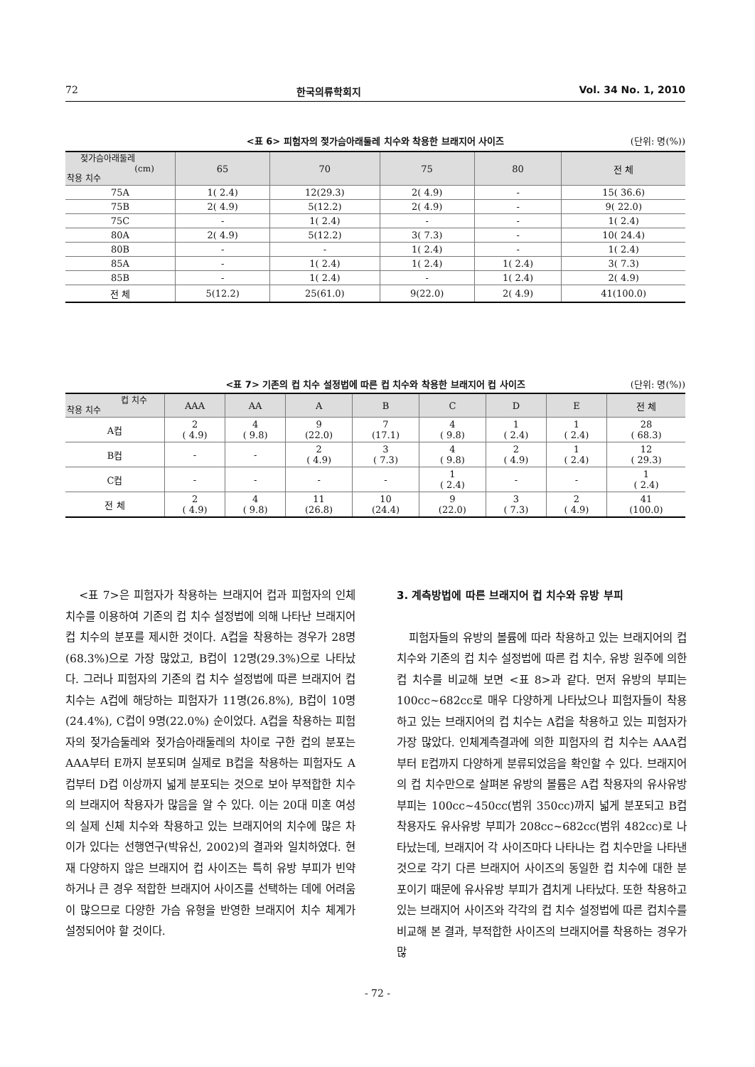72 한국의류학회지 Vol. 34 No. 1, 2010
<표 6> 피험자의 젖가슴아래둘레 치수와 착용한 브래지어 사이즈 (단위: 명(%))
| 젖가슴아래둘레 (cm) 착용 치수 | 65 | 70 | 75 | 80 | 전 체 |
| --- | --- | --- | --- | --- | --- |
| 75A | 1( 2.4) | 12(29.3) | 2( 4.9) | - | 15( 36.6) |
| 75B | 2( 4.9) | 5(12.2) | 2( 4.9) | - | 9( 22.0) |
| 75C | - | 1( 2.4) | - | - | 1( 2.4) |
| 80A | 2( 4.9) | 5(12.2) | 3( 7.3) | - | 10( 24.4) |
| 80B | - | - | 1( 2.4) | - | 1( 2.4) |
| 85A | - | 1( 2.4) | 1( 2.4) | 1( 2.4) | 3( 7.3) |
| 85B | - | 1( 2.4) | - | 1( 2.4) | 2( 4.9) |
| 전 체 | 5(12.2) | 25(61.0) | 9(22.0) | 2( 4.9) | 41(100.0) |
<표 7> 기존의 컵 치수 설정법에 따른 컵 치수와 착용한 브래지어 컵 사이즈 (단위: 명(%))
| 컵 치수 착용 치수 | AAA | AA | A | B | C | D | E | 전 체 |
| --- | --- | --- | --- | --- | --- | --- | --- | --- |
| A컵 | 2 ( 4.9) | 4 ( 9.8) | 9 (22.0) | 7 (17.1) | 4 ( 9.8) | 1 ( 2.4) | 1 ( 2.4) | 28 ( 68.3) |
| B컵 | - | - | 2 ( 4.9) | 3 ( 7.3) | 4 ( 9.8) | 2 ( 4.9) | 1 ( 2.4) | 12 ( 29.3) |
| C컵 | - | - | - | - | 1 ( 2.4) | - | - | 1 ( 2.4) |
| 전 체 | 2 ( 4.9) | 4 ( 9.8) | 11 (26.8) | 10 (24.4) | 9 (22.0) | 3 ( 7.3) | 2 ( 4.9) | 41 (100.0) |
<표 7>은 피험자가 착용하는 브래지어 컵과 피험자의 인체 치수를 이용하여 기존의 컵 치수 설정법에 의해 나타난 브래지어 컵 치수의 분포를 제시한 것이다. A컵을 착용하는 경우가 28명(68.3%)으로 가장 많았고, B컵이 12명(29.3%)으로 나타났다. 그러나 피험자의 기존의 컵 치수 설정법에 따른 브래지어 컵 치수는 A컵에 해당하는 피험자가 11명(26.8%), B컵이 10명(24.4%), C컵이 9명(22.0%) 순이었다. A컵을 착용하는 피험자의 젖가슴둘레와 젖가슴아래둘레의 차이로 구한 컵의 분포는 AAA부터 E까지 분포되며 실제로 B컵을 착용하는 피험자도 A컵부터 D컵 이상까지 넓게 분포되는 것으로 보아 부적합한 치수의 브래지어 착용자가 많음을 알 수 있다. 이는 20대 미혼 여성의 실제 신체 치수와 착용하고 있는 브래지어의 치수에 많은 차이가 있다는 선행연구(박유신, 2002)의 결과와 일치하였다. 현재 다양하지 않은 브래지어 컵 사이즈는 특히 유방 부피가 빈약하거나 큰 경우 적합한 브래지어 사이즈를 선택하는 데에 어려움이 많으므로 다양한 가슴 유형을 반영한 브래지어 치수 체계가 설정되어야 할 것이다.
3. 계측방법에 따른 브래지어 컵 치수와 유방 부피
피험자들의 유방의 볼륨에 따라 착용하고 있는 브래지어의 컵 치수와 기존의 컵 치수 설정법에 따른 컵 치수, 유방 원주에 의한 컵 치수를 비교해 보면 <표 8>과 같다. 먼저 유방의 부피는 100cc~682cc로 매우 다양하게 나타났으나 피험자들이 착용하고 있는 브래지어의 컵 치수는 A컵을 착용하고 있는 피험자가 가장 많았다. 인체계측결과에 의한 피험자의 컵 치수는 AAA컵부터 E컵까지 다양하게 분류되었음을 확인할 수 있다. 브래지어의 컵 치수만으로 살펴본 유방의 볼륨은 A컵 착용자의 유사유방 부피는 100cc~450cc(범위 350cc)까지 넓게 분포되고 B컵 착용자도 유사유방 부피가 208cc~682cc(범위 482cc)로 나타났는데, 브래지어 각 사이즈마다 나타나는 컵 치수만을 나타낸 것으로 각기 다른 브래지어 사이즈의 동일한 컵 치수에 대한 분포이기 때문에 유사유방 부피가 겹치게 나타났다. 또한 착용하고 있는 브래지어 사이즈와 각각의 컵 치수 설정법에 따른 컵치수를 비교해 본 결과, 부적합한 사이즈의 브래지어를 착용하는 경우가 많
- 72 -